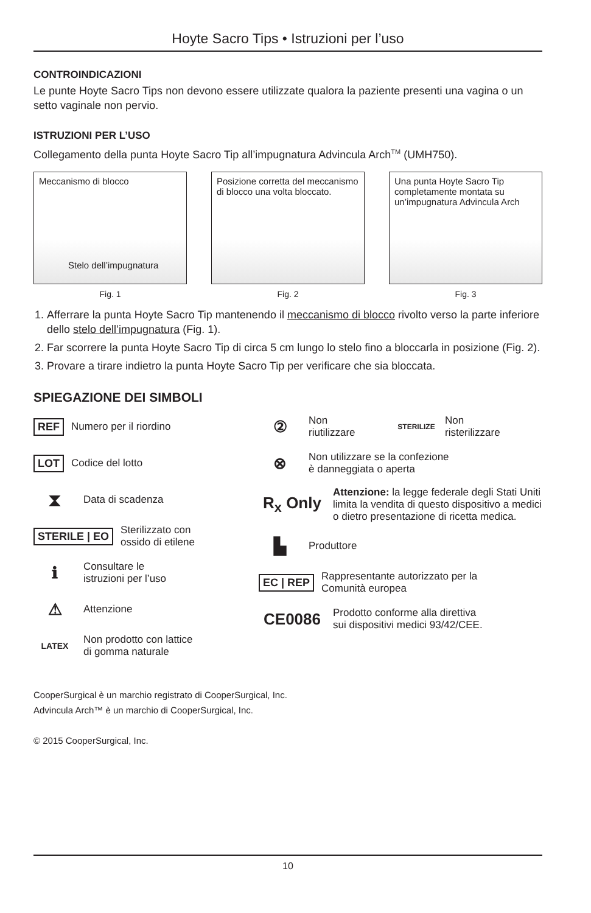Hoyte Sacro Tips • Istruzioni per l’uso
CONTROINDICAZIONI
Le punte Hoyte Sacro Tips non devono essere utilizzate qualora la paziente presenti una vagina o un setto vaginale non pervio.
ISTRUZIONI PER L’USO
Collegamento della punta Hoyte Sacro Tip all’impugnatura Advincula Arch<sup>TM</sup> (UMH750).
Meccanismo di blocco
Stelo dell’impugnatura
Fig. 1
Posizione corretta del meccanismo di blocco una volta bloccato.
Fig. 2
Una punta Hoyte Sacro Tip completamente montata su un’impugnatura Advincula Arch
Fig. 3
1. Afferrare la punta Hoyte Sacro Tip mantenendo il meccanismo di blocco rivolto verso la parte inferiore dello stelo dell’impugnatura (Fig. 1).
2. Far scorrere la punta Hoyte Sacro Tip di circa 5 cm lungo lo stelo fino a bloccarla in posizione (Fig. 2).
3. Provare a tirare indietro la punta Hoyte Sacro Tip per verificare che sia bloccata.
SPIEGAZIONE DEI SIMBOLI
REF Numero per il riordino
LOT Codice del lotto
⧗ Data di scadenza
STERILE | EO Sterilizzato con
ossido di etilene
ℹ Consultare le
istruzioni per l’uso
⚠ Attenzione
LATEX Non prodotto con lattice
di gomma naturale
② Non
riutilizzare STERILIZE Non
risterilizzare
⊗ Non utilizzare se la confezione
è danneggiata o aperta
R<sub>x</sub> Only Attenzione: la legge federale degli Stati Uniti limita la vendita di questo dispositivo a medici o dietro presentazione di ricetta medica.
▙ Produttore
EC | REP Rappresentante autorizzato per la
Comunità europea
CE0086 Prodotto conforme alla direttiva
sui dispositivi medici 93/42/CEE.
CooperSurgical è un marchio registrato di CooperSurgical, Inc.
Advincula Arch™ è un marchio di CooperSurgical, Inc.
© 2015 CooperSurgical, Inc.
10